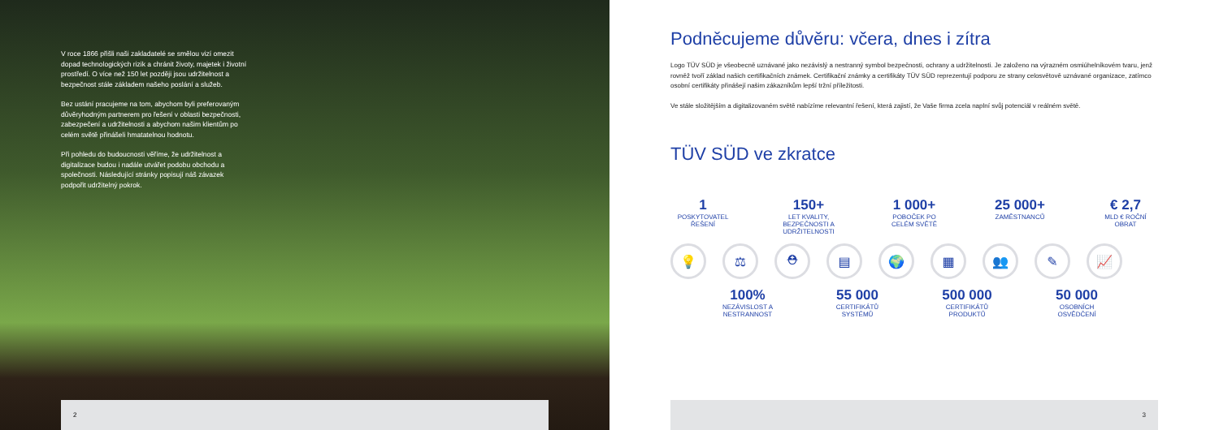V roce 1866 přišli naši zakladatelé se smělou vizí omezit dopad technologických rizik a chránit životy, majetek i životní prostředí. O více než 150 let později jsou udržitelnost a bezpečnost stále základem našeho poslání a služeb.
Bez ustání pracujeme na tom, abychom byli preferovaným důvěryhodným partnerem pro řešení v oblasti bezpečnosti, zabezpečení a udržitelnosti a abychom našim klientům po celém světě přinášeli hmatatelnou hodnotu.
Při pohledu do budoucnosti věříme, že udržitelnost a digitalizace budou i nadále utvářet podobu obchodu a společnosti. Následující stránky popisují náš závazek podpořit udržitelný pokrok.
2
Podněcujeme důvěru: včera, dnes i zítra
Logo TÜV SÜD je všeobecně uznávané jako nezávislý a nestranný symbol bezpečnosti, ochrany a udržitelnosti. Je založeno na výrazném osmiúhelníkovém tvaru, jenž rovněž tvoří základ našich certifikačních známek. Certifikační známky a certifikáty TÜV SÜD reprezentují podporu ze strany celosvětově uznávané organizace, zatímco osobní certifikáty přinášejí našim zákazníkům lepší tržní příležitosti.
Ve stále složitějším a digitalizovaném světě nabízíme relevantní řešení, která zajistí, že Vaše firma zcela naplní svůj potenciál v reálném světě.
TÜV SÜD ve zkratce
1
POSKYTOVATEL ŘEŠENÍ
150+
LET KVALITY, BEZPEČNOSTI A UDRŽITELNOSTI
1 000+
POBOČEK PO CELÉM SVĚTĚ
25 000+
ZAMĚSTNANCŮ
€ 2,7
MLD € ROČNÍ OBRAT
💡 ⚖ ⛑ ▤ 🌍 ▦ 👥 ✎ 📈
100%
NEZÁVISLOST A NESTRANNOST
55 000
CERTIFIKÁTŮ SYSTÉMŮ
500 000
CERTIFIKÁTŮ PRODUKTŮ
50 000
OSOBNÍCH OSVĚDČENÍ
3